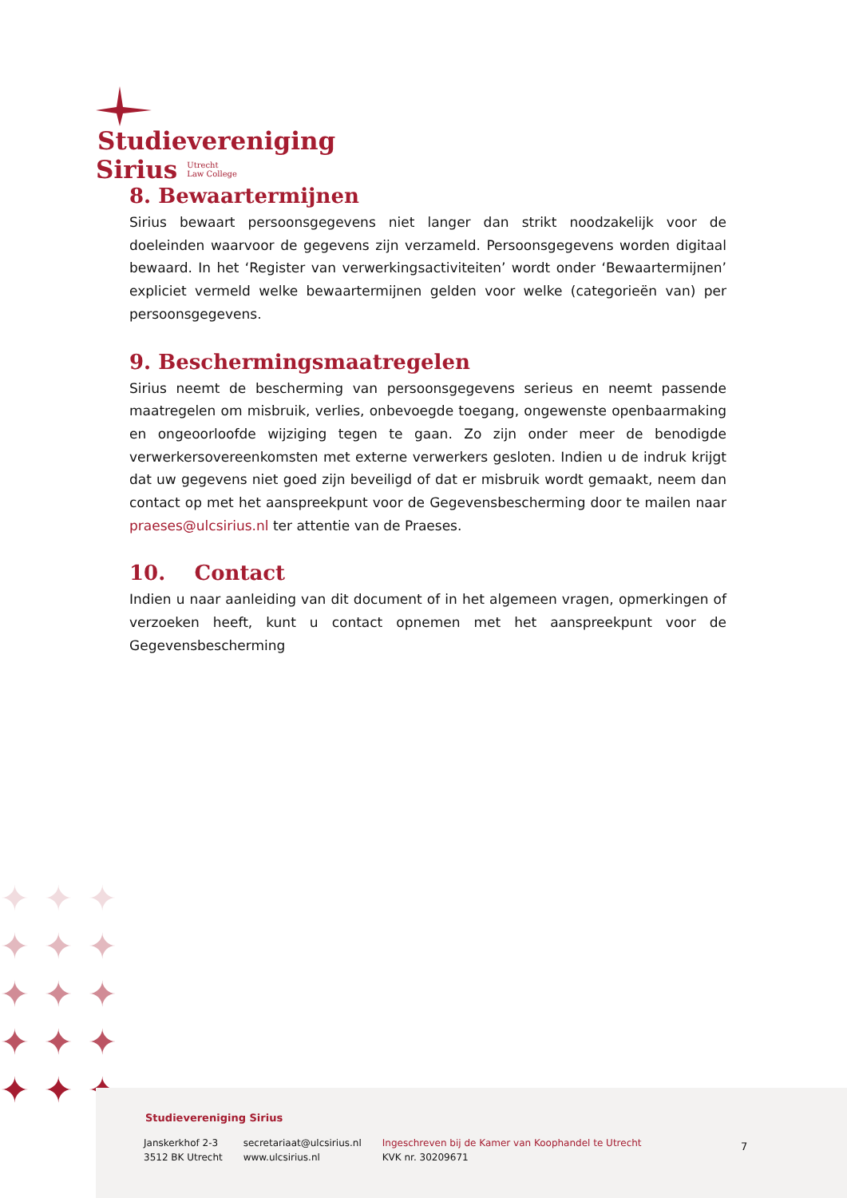Studievereniging
Sirius Utrecht
Law College
8. Bewaartermijnen
Sirius bewaart persoonsgegevens niet langer dan strikt noodzakelijk voor de doeleinden waarvoor de gegevens zijn verzameld. Persoonsgegevens worden digitaal bewaard. In het ‘Register van verwerkingsactiviteiten’ wordt onder ‘Bewaartermijnen’ expliciet vermeld welke bewaartermijnen gelden voor welke (categorieën van) per persoonsgegevens.
9. Beschermingsmaatregelen
Sirius neemt de bescherming van persoonsgegevens serieus en neemt passende maatregelen om misbruik, verlies, onbevoegde toegang, ongewenste openbaarmaking en ongeoorloofde wijziging tegen te gaan. Zo zijn onder meer de benodigde verwerkersovereenkomsten met externe verwerkers gesloten. Indien u de indruk krijgt dat uw gegevens niet goed zijn beveiligd of dat er misbruik wordt gemaakt, neem dan contact op met het aanspreekpunt voor de Gegevensbescherming door te mailen naar praeses@ulcsirius.nl ter attentie van de Praeses.
10. Contact
Indien u naar aanleiding van dit document of in het algemeen vragen, opmerkingen of verzoeken heeft, kunt u contact opnemen met het aanspreekpunt voor de Gegevensbescherming
✦✦✦
✦✦✦
✦✦✦
✦✦✦
✦✦✦
Studievereniging Sirius
Janskerkhof 2-3
3512 BK Utrecht
secretariaat@ulcsirius.nl
www.ulcsirius.nl
Ingeschreven bij de Kamer van Koophandel te Utrecht
KVK nr. 30209671
7